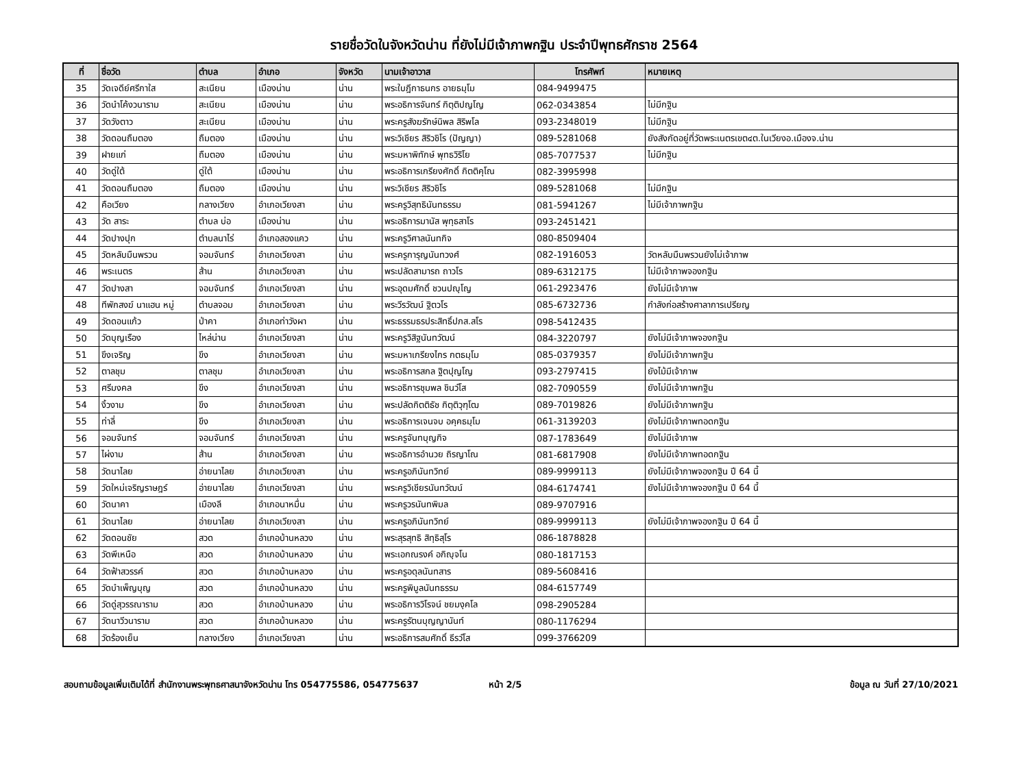รายชื่อวัดในจังหวัดน่าน ที่ยังไม่มีเจ้าภาพกฐิน ประจำปีพุทธศักราช 2564
| ที่ | ชื่อวัด | ตำบล | อำเภอ | จังหวัด | นามเจ้าอาวาส | โทรศัพท์ | หมายเหตุ |
| --- | --- | --- | --- | --- | --- | --- | --- |
| 35 | วัดเจดีย์ศรีกาใส | สะเนียน | เมืองน่าน | น่าน | พระใบฎีกาธนกร อายธมฺโม | 084-9499475 | |
| 36 | วัดนำโค้งวนาราม | สะเนียน | เมืองน่าน | น่าน | พระอธิการจันทร์ กิตฺติปญโญ | 062-0343854 | ไม่มีกฐิน |
| 37 | วัดวังตาว | สะเนียน | เมืองน่าน | น่าน | พระครูสังฆรักษ์นิพล สิริพโล | 093-2348019 | ไม่มีกฐิน |
| 38 | วัดดอนถืมตอง | ถืมตอง | เมืองน่าน | น่าน | พระวิเชียร สิริวชิโร (ปัญญา) | 089-5281068 | ยังสังกัดอยู่ที่วัดพระเนตรเขต๔ต.ในเวียงอ.เมืองจ.น่าน |
| 39 | ฝายแก่ | ถืมตอง | เมืองน่าน | น่าน | พระมหาพิทักษ์ พุทธวิริโย | 085-7077537 | ไม่มีกฐิน |
| 40 | วัดดู่ใต้ | ดู่ใต้ | เมืองน่าน | น่าน | พระอธิการเกรียงศักดิ์ กิตติคุโณ | 082-3995998 | |
| 41 | วัดดอนถืมตอง | ถืมตอง | เมืองน่าน | น่าน | พระวิเชียร สิริวชิโร | 089-5281068 | ไม่มีกฐิน |
| 42 | คือเวียง | กลางเวียง | อำเภอเวียงสา | น่าน | พระครูวิสุทธินันทธรรม | 081-5941267 | ไม่มีเจ้าภาพกฐิน |
| 43 | วัด สาระ | ตำบล บ่อ | เมืองน่าน | น่าน | พระอธิการมานัส พุทฺธสาโร | 093-2451421 | |
| 44 | วัดปางปุก | ตำบลนาไร่ | อำเภอสองแคว | น่าน | พระครูวิศาลนันทกิจ | 080-8509404 | |
| 45 | วัดหลับมืนพรวน | จอมจันทร์ | อำเภอเวียงสา | น่าน | พระครูการุญนันทวงศ์ | 082-1916053 | วัดหลับมืนพรวนยังไม่เจ้าภาพ |
| 46 | พระเนตร | ส้าน | อำเภอเวียงสา | น่าน | พระปลัดสามารถ ถาวโร | 089-6312175 | ไม่มีเจ้าภาพจองกฐิน |
| 47 | วัดปางสา | จอมจันทร์ | อำเภอเวียงสา | น่าน | พระอุดมศักดิ์ ชวนปญฺโญ | 061-2923476 | ยังไม่มีเจ้าภาพ |
| 48 | ทีพักสงฆ์ นาแฮน หมู่ | ตำบลจอม | อำเภอเวียงสา | น่าน | พระวีรวัฒน์ ฐิตวโร | 085-6732736 | กำลังก่อสร้างศาลาการเปรียญ |
| 49 | วัดดอนแก้ว | ป่าคา | อำเภอท่าวังผา | น่าน | พระธรรมธรประสิทธิ์ปภส.สโร | 098-5412435 | |
| 50 | วัดบุญเรือง | ไหล่น่าน | อำเภอเวียงสา | น่าน | พระครูวิสิฐนันทวัฒน์ | 084-3220797 | ยังไม่มีเจ้าภาพจองกฐิน |
| 51 | ขึงเจริญ | ขึง | อำเภอเวียงสา | น่าน | พระมหาเกรียงไกร กตธมฺโม | 085-0379357 | ยังไม่มีเจ้าภาพกฐิน |
| 52 | ตาลชุม | ตาลชุม | อำเภอเวียงสา | น่าน | พระอธิการสกล ฐิตปุญโญ | 093-2797415 | ยังไม้มีเจ้าภาพ |
| 53 | ศรีมงคล | ขึง | อำเภอเวียงสา | น่าน | พระอธิการชุมพล ชินวํโส | 082-7090559 | ยังไม่มีเจ้าภาพกฐิน |
| 54 | งิ้วงาม | ขึง | อำเภอเวียงสา | น่าน | พระปลัดกิตติธัช กิตฺติวุฑฺโฒ | 089-7019826 | ยังไม่มีเจ้าภาพกฐิน |
| 55 | ท่าลี่ | ขึง | อำเภอเวียงสา | น่าน | พระอธิการเจนจบ อคฺคธมฺโม | 061-3139203 | ยังไม่มีเจ้าภาพทอดกฐิน |
| 56 | จอมจันทร์ | จอมจันทร์ | อำเภอเวียงสา | น่าน | พระครูจันทบุญกิจ | 087-1783649 | ยังไม่มีเจ้าภาพ |
| 57 | ไผ่งาม | ส้าน | อำเภอเวียงสา | น่าน | พระอธิการอำนวย ถิรญาโณ | 081-6817908 | ยังไม่มีเจ้าภาพทอดกฐิน |
| 58 | วัดนาไลย | อ่ายนาไลย | อำเภอเวียงสา | น่าน | พระครูอภินันทวิทย์ | 089-9999113 | ยังไม่มีเจ้าภาพจองกฐิน ปี 64 นี้ |
| 59 | วัดใหม่เจริญราษฎร์ | อ่ายนาไลย | อำเภอเวียงสา | น่าน | พระครูวิเชียรนันทวัฒน์ | 084-6174741 | ยังไม่มีเจ้าภาพจองกฐิน ปี 64 นี้ |
| 60 | วัดนาคา | เมืองลี | อำเภอนาหมื่น | น่าน | พระครูวรนันทพิมล | 089-9707916 | |
| 61 | วัดนาไลย | อ่ายนาไลย | อำเภอเวียงสา | น่าน | พระครูอภินันทวิทย์ | 089-9999113 | ยังไม่มีเจ้าภาพจองกฐิน ปี 64 นี้ |
| 62 | วัดดอนชัย | สวด | อำเภอบ้านหลวง | น่าน | พระสุรสุทธิ สิทฺธิสุโร | 086-1878828 | |
| 63 | วัดพีเหนือ | สวด | อำเภอบ้านหลวง | น่าน | พระเอกณรงค์ อกิญฺจโน | 080-1817153 | |
| 64 | วัดฟ้าสวรรค์ | สวด | อำเภอบ้านหลวง | น่าน | พระครูอดุลนันทสาร | 089-5608416 | |
| 65 | วัดบำเพ็ญบุญ | สวด | อำเภอบ้านหลวง | น่าน | พระครูพิบูลนันทธรรม | 084-6157749 | |
| 66 | วัดดู่สุวรรณาราม | สวด | อำเภอบ้านหลวง | น่าน | พระอธิการวิโรจน์ ชยมงฺคโล | 098-2905284 | |
| 67 | วัดนาวีวนาราม | สวด | อำเภอบ้านหลวง | น่าน | พระครูรัตนบุญญานันท์ | 080-1176294 | |
| 68 | วัดร้องเย็น | กลางเวียง | อำเภอเวียงสา | น่าน | พระอธิการสมศักดิ์ ธีรวํโส | 099-3766209 | |
สอบถามข้อมูลเพิ่มเติมได้ที่ สำนักงานพระพุทธศาสนาจังหวัดน่าน โทร 054775586, 054775637 หน้า 2/5 ข้อมูล ณ วันที่ 27/10/2021